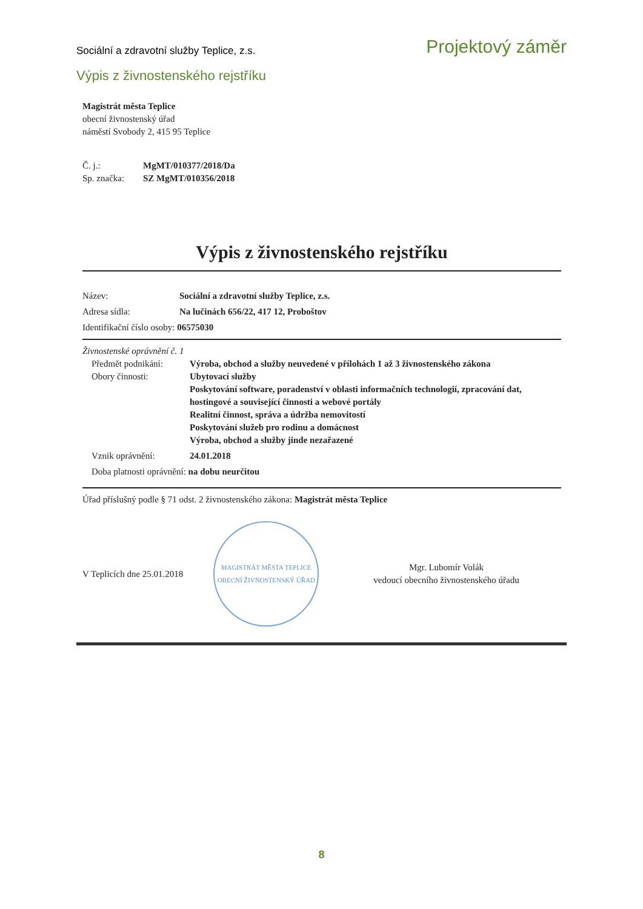Sociální a zdravotní služby Teplice, z.s. Projektový záměr
Výpis z živnostenského rejstříku
Magistrát města Teplice
obecní živnostenský úřad
náměstí Svobody 2, 415 95 Teplice
Č. j.: MgMT/010377/2018/Da
Sp. značka: SZ MgMT/010356/2018
Výpis z živnostenského rejstříku
Název: Sociální a zdravotní služby Teplice, z.s.
Adresa sídla: Na lučinách 656/22, 417 12, Proboštov
Identifikační číslo osoby: 06575030
Živnostenské oprávnění č. 1
Předmět podnikání: Výroba, obchod a služby neuvedené v přílohách 1 až 3 živnostenského zákona
Obory činnosti: Ubytovací služby
Poskytování software, poradenství v oblasti informačních technologií, zpracování dat, hostingové a související činnosti a webové portály
Realitní činnost, správa a údržba nemovitostí
Poskytování služeb pro rodinu a domácnost
Výroba, obchod a služby jinde nezařazené
Vznik oprávnění: 24.01.2018
Doba platnosti oprávnění: na dobu neurčitou
Úřad příslušný podle § 71 odst. 2 živnostenského zákona: Magistrát města Teplice
V Teplicích dne 25.01.2018
MAGISTRÁT MĚSTA TEPLICE
OBECNÍ ŽIVNOSTENSKÝ ÚŘAD
Mgr. Lubomír Volák
vedoucí obecního živnostenského úřadu
8